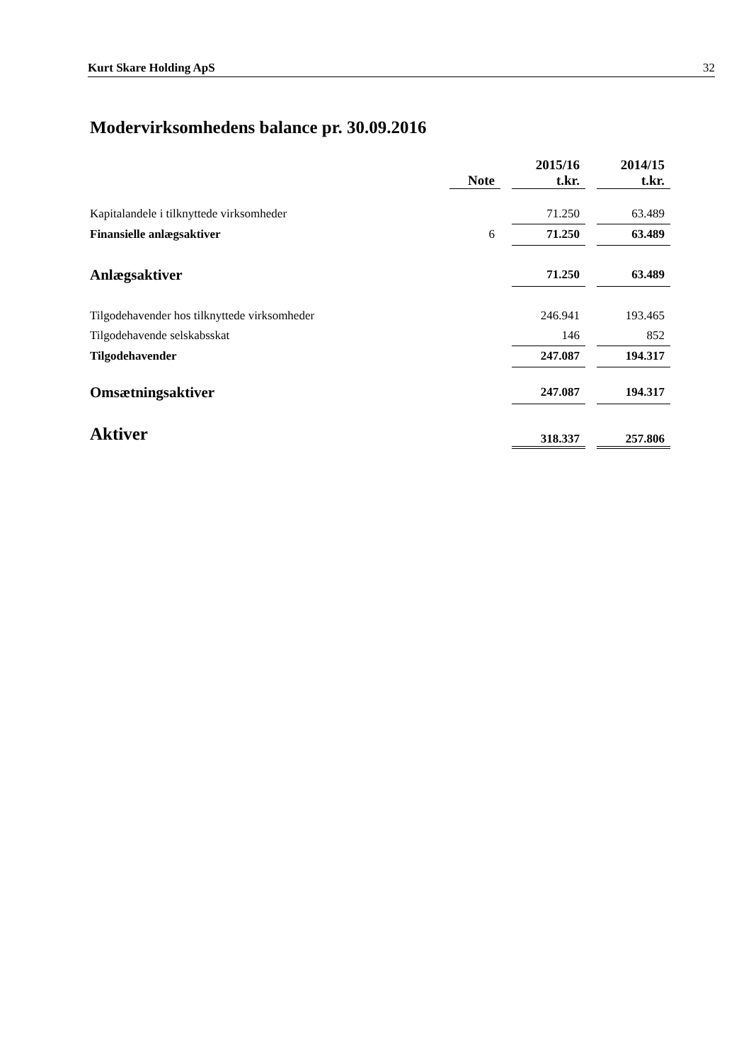Kurt Skare Holding ApS 32
Modervirksomhedens balance pr. 30.09.2016
| | Note | | 2015/16 t.kr. | | 2014/15 t.kr. |
| --- | --- | --- | --- | --- | --- |
| Kapitalandele i tilknyttede virksomheder | | | 71.250 | | 63.489 |
| Finansielle anlægsaktiver | 6 | | 71.250 | | 63.489 |
| Anlægsaktiver | | | 71.250 | | 63.489 |
| Tilgodehavender hos tilknyttede virksomheder | | | 246.941 | | 193.465 |
| Tilgodehavende selskabsskat | | | 146 | | 852 |
| Tilgodehavender | | | 247.087 | | 194.317 |
| Omsætningsaktiver | | | 247.087 | | 194.317 |
| Aktiver | | | 318.337 | | 257.806 |